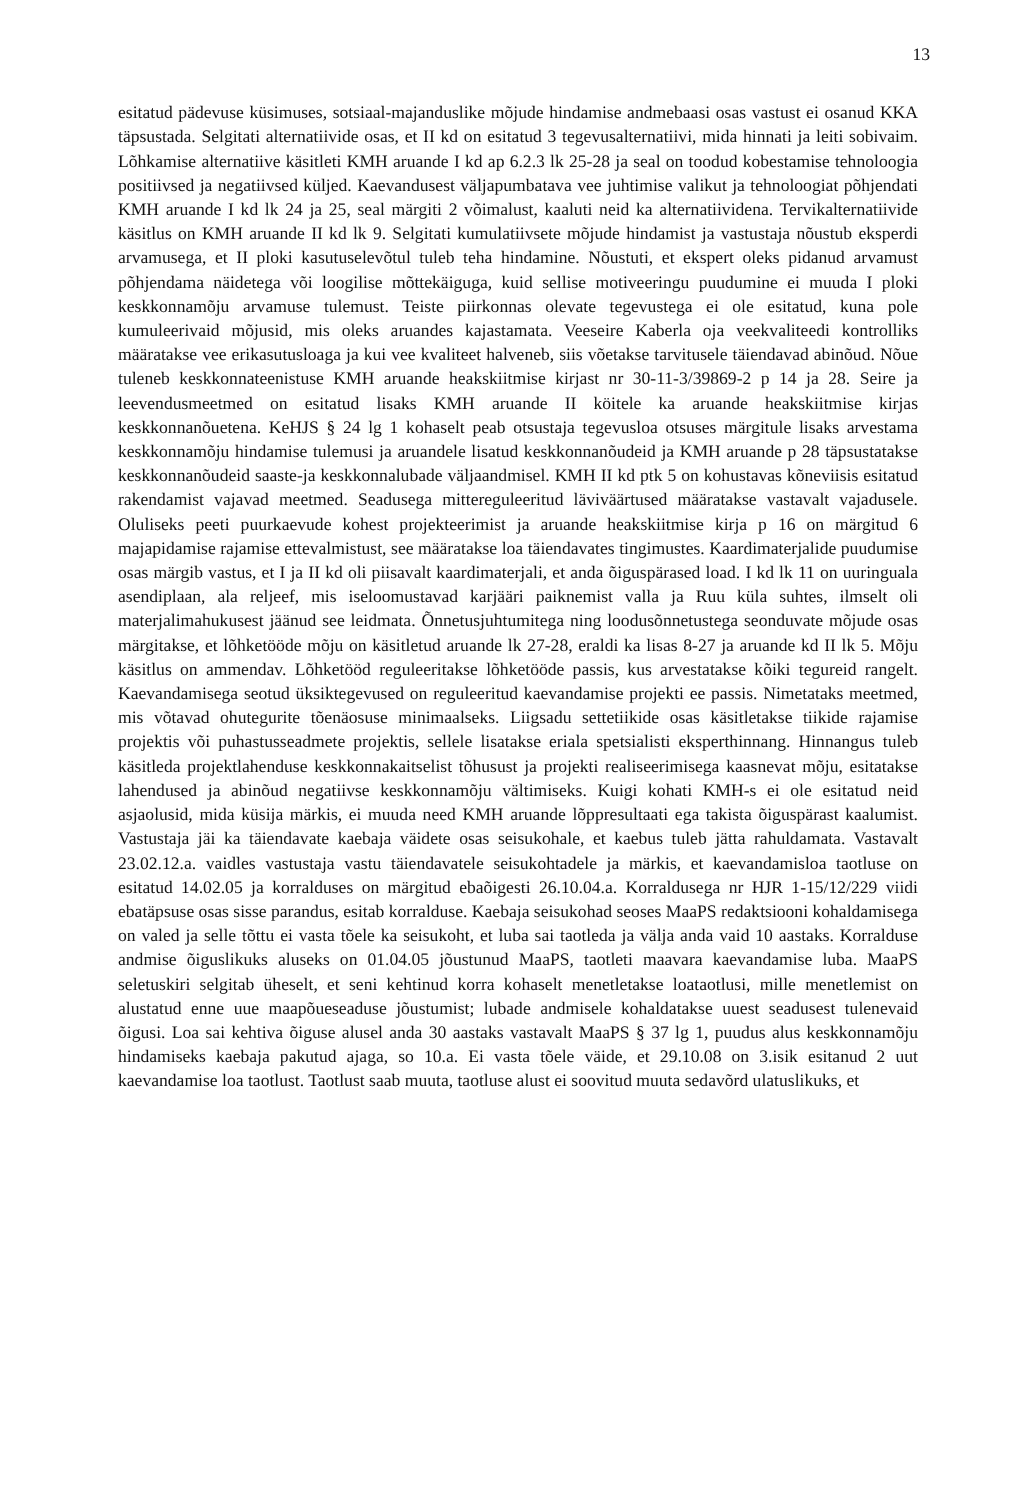13
esitatud pädevuse küsimuses, sotsiaal-majanduslike mõjude hindamise andmebaasi osas vastust ei osanud KKA täpsustada. Selgitati alternatiivide osas, et II kd on esitatud 3 tegevusalternatiivi, mida hinnati ja leiti sobivaim. Lõhkamise alternatiive käsitleti KMH aruande I kd ap 6.2.3 lk 25-28 ja seal on toodud kobestamise tehnoloogia positiivsed ja negatiivsed küljed. Kaevandusest väljapumbatava vee juhtimise valikut ja tehnoloogiat põhjendati KMH aruande I kd lk 24 ja 25, seal märgiti 2 võimalust, kaaluti neid ka alternatiividena. Tervikalternatiivide käsitlus on KMH aruande II kd lk 9. Selgitati kumulatiivsete mõjude hindamist ja vastustaja nõustub eksperdi arvamusega, et II ploki kasutuselevõtul tuleb teha hindamine. Nõustuti, et ekspert oleks pidanud arvamust põhjendama näidetega või loogilise mõttekäiguga, kuid sellise motiveeringu puudumine ei muuda I ploki keskkonnamõju arvamuse tulemust. Teiste piirkonnas olevate tegevustega ei ole esitatud, kuna pole kumuleerivaid mõjusid, mis oleks aruandes kajastamata. Veeseire Kaberla oja veekvaliteedi kontrolliks määratakse vee erikasutusloaga ja kui vee kvaliteet halveneb, siis võetakse tarvitusele täiendavad abinõud. Nõue tuleneb keskkonnateenistuse KMH aruande heakskiitmise kirjast nr 30-11-3/39869-2 p 14 ja 28. Seire ja leevendusmeetmed on esitatud lisaks KMH aruande II köitele ka aruande heakskiitmise kirjas keskkonnanõuetena. KeHJS § 24 lg 1 kohaselt peab otsustaja tegevusloa otsuses märgitule lisaks arvestama keskkonnamõju hindamise tulemusi ja aruandele lisatud keskkonnanõudeid ja KMH aruande p 28 täpsustatakse keskkonnanõudeid saaste-ja keskkonnalubade väljaandmisel. KMH II kd ptk 5 on kohustavas kõneviisis esitatud rakendamist vajavad meetmed. Seadusega mittereguleeritud läviväärtused määratakse vastavalt vajadusele. Oluliseks peeti puurkaevude kohest projekteerimist ja aruande heakskiitmise kirja p 16 on märgitud 6 majapidamise rajamise ettevalmistust, see määratakse loa täiendavates tingimustes. Kaardimaterjalide puudumise osas märgib vastus, et I ja II kd oli piisavalt kaardimaterjali, et anda õiguspärased load. I kd lk 11 on uuringuala asendiplaan, ala reljeef, mis iseloomustavad karjääri paiknemist valla ja Ruu küla suhtes, ilmselt oli materjalimahukusest jäänud see leidmata. Õnnetusjuhtumitega ning loodusõnnetustega seonduvate mõjude osas märgitakse, et lõhketööde mõju on käsitletud aruande lk 27-28, eraldi ka lisas 8-27 ja aruande kd II lk 5. Mõju käsitlus on ammendav. Lõhketööd reguleeritakse lõhketööde passis, kus arvestatakse kõiki tegureid rangelt. Kaevandamisega seotud üksiktegevused on reguleeritud kaevandamise projekti ee passis. Nimetataks meetmed, mis võtavad ohutegurite tõenäosuse minimaalseks. Liigsadu settetiikide osas käsitletakse tiikide rajamise projektis või puhastusseadmete projektis, sellele lisatakse eriala spetsialisti eksperthinnang. Hinnangus tuleb käsitleda projektlahenduse keskkonnakaitselist tõhusust ja projekti realiseerimisega kaasnevat mõju, esitatakse lahendused ja abinõud negatiivse keskkonnamõju vältimiseks. Kuigi kohati KMH-s ei ole esitatud neid asjaolusid, mida küsija märkis, ei muuda need KMH aruande lõppresultaati ega takista õiguspärast kaalumist. Vastustaja jäi ka täiendavate kaebaja väidete osas seisukohale, et kaebus tuleb jätta rahuldamata. Vastavalt 23.02.12.a. vaidles vastustaja vastu täiendavatele seisukohtadele ja märkis, et kaevandamisloa taotluse on esitatud 14.02.05 ja korralduses on märgitud ebaõigesti 26.10.04.a. Korraldusega nr HJR 1-15/12/229 viidi ebatäpsuse osas sisse parandus, esitab korralduse. Kaebaja seisukohad seoses MaaPS redaktsiooni kohaldamisega on valed ja selle tõttu ei vasta tõele ka seisukoht, et luba sai taotleda ja välja anda vaid 10 aastaks. Korralduse andmise õiguslikuks aluseks on 01.04.05 jõustunud MaaPS, taotleti maavara kaevandamise luba. MaaPS seletuskiri selgitab üheselt, et seni kehtinud korra kohaselt menetletakse loataotlusi, mille menetlemist on alustatud enne uue maapõueseaduse jõustumist; lubade andmisele kohaldatakse uuest seadusest tulenevaid õigusi. Loa sai kehtiva õiguse alusel anda 30 aastaks vastavalt MaaPS § 37 lg 1, puudus alus keskkonnamõju hindamiseks kaebaja pakutud ajaga, so 10.a. Ei vasta tõele väide, et 29.10.08 on 3.isik esitanud 2 uut kaevandamise loa taotlust. Taotlust saab muuta, taotluse alust ei soovitud muuta sedavõrd ulatuslikuks, et